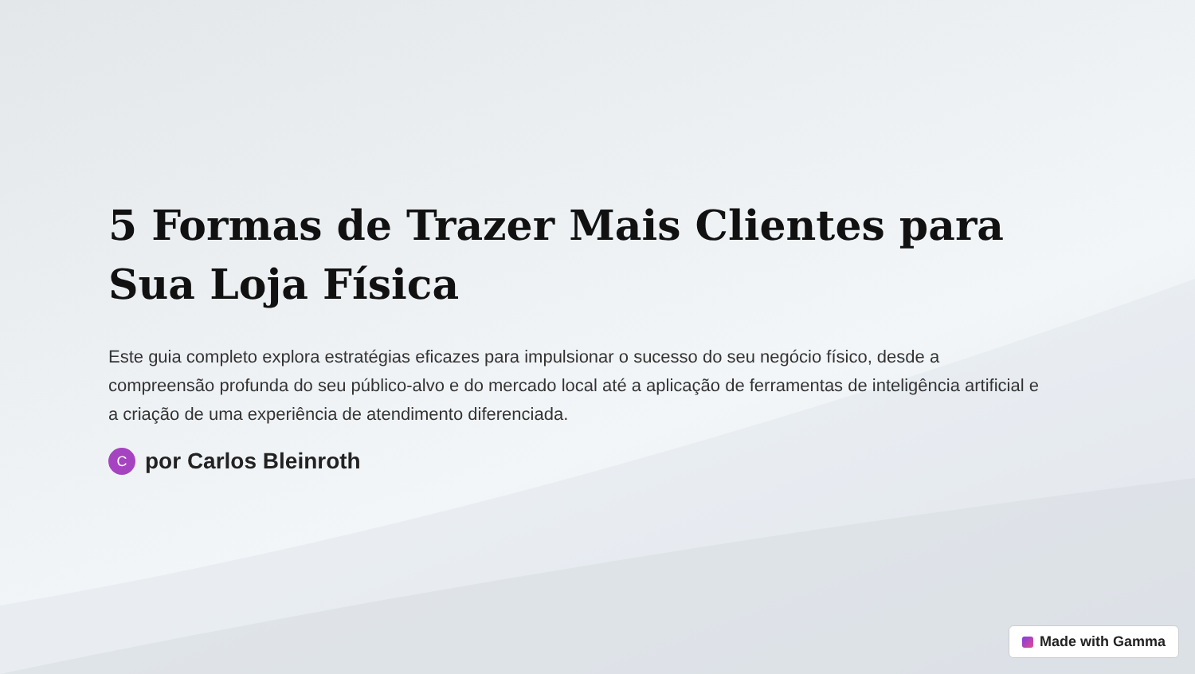5 Formas de Trazer Mais Clientes para Sua Loja Física
Este guia completo explora estratégias eficazes para impulsionar o sucesso do seu negócio físico, desde a compreensão profunda do seu público-alvo e do mercado local até a aplicação de ferramentas de inteligência artificial e a criação de uma experiência de atendimento diferenciada.
Cpor Carlos Bleinroth
Made with Gamma